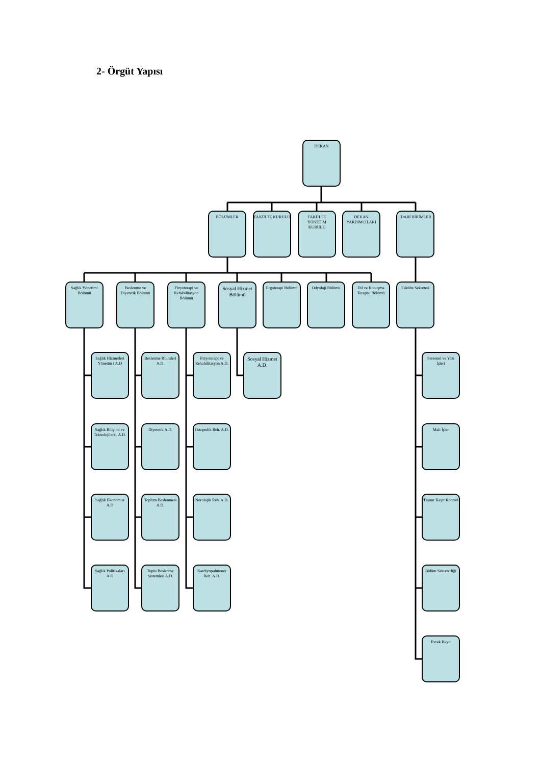2- Örgüt Yapısı
DEKAN
BÖLÜMLER FAKÜLTE KURULU FAKÜLTE YÖNETİM KURULU
DEKAN YARDIMCILARI
İDARİ BİRİMLER
Sağlık Yönetimi Bölümü
Beslenme ve Diyetetik Bölümü
Fizyoterapi ve Rehabilitasyon Bölümü
Sosyal Hizmet Bölümü
Ergoterapi Bölümü
Odyoloji Bölümü
Dil ve Konuşma Terapisi Bölümü
Fakülte Sekreteri
Sağlık Hizmetleri Yönetim i A.D
Beslenme Bilimleri A.D.
Fizyoterapi ve Rehabilitasyon A.D.
Sosyal Hizmet A.D.
Personel ve Yazı İşleri
Sağlık Bilişimi ve Teknolojileri-. A.D.
Diyetetik A.D. Ortopedik Reh. A.D.
Mali İşler
Sağlık Ekonomisi A.D
Toplum Beslenmesi A.D.
Nörolojik Reh. A.D.
Taşınır Kayıt Kontrol
Sağlık Politikaları A.D
Toplu Beslenme Sistemleri A.D.
Kardiyopulmoner Reh .A.D.
Bölüm Sekreterliği
Evrak Kayıt